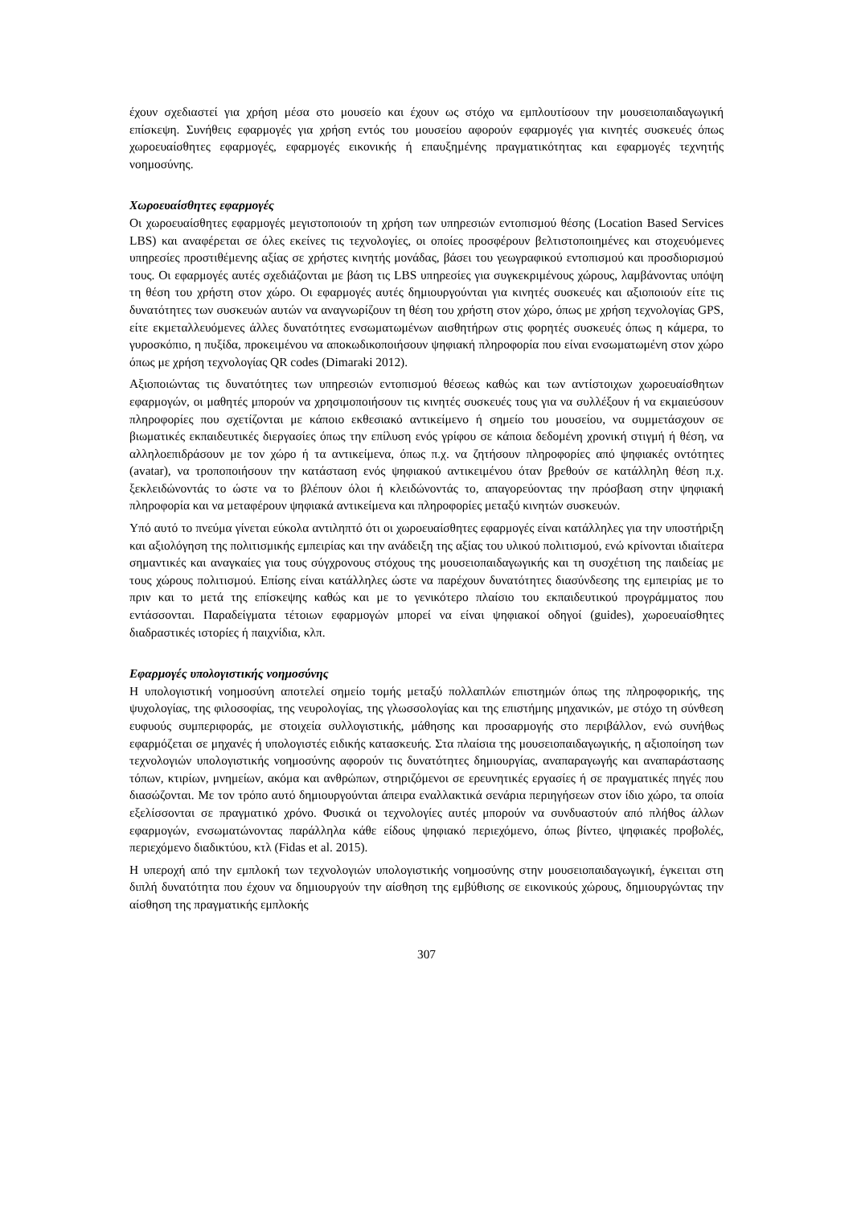έχουν σχεδιαστεί για χρήση μέσα στο μουσείο και έχουν ως στόχο να εμπλουτίσουν την μουσειοπαιδαγωγική επίσκεψη. Συνήθεις εφαρμογές για χρήση εντός του μουσείου αφορούν εφαρμογές για κινητές συσκευές όπως χωροευαίσθητες εφαρμογές, εφαρμογές εικονικής ή επαυξημένης πραγματικότητας και εφαρμογές τεχνητής νοημοσύνης.
Χωροευαίσθητες εφαρμογές
Οι χωροευαίσθητες εφαρμογές μεγιστοποιούν τη χρήση των υπηρεσιών εντοπισμού θέσης (Location Based Services LBS) και αναφέρεται σε όλες εκείνες τις τεχνολογίες, οι οποίες προσφέρουν βελτιστοποιημένες και στοχευόμενες υπηρεσίες προστιθέμενης αξίας σε χρήστες κινητής μονάδας, βάσει του γεωγραφικού εντοπισμού και προσδιορισμού τους. Οι εφαρμογές αυτές σχεδιάζονται με βάση τις LBS υπηρεσίες για συγκεκριμένους χώρους, λαμβάνοντας υπόψη τη θέση του χρήστη στον χώρο. Οι εφαρμογές αυτές δημιουργούνται για κινητές συσκευές και αξιοποιούν είτε τις δυνατότητες των συσκευών αυτών να αναγνωρίζουν τη θέση του χρήστη στον χώρο, όπως με χρήση τεχνολογίας GPS, είτε εκμεταλλευόμενες άλλες δυνατότητες ενσωματωμένων αισθητήρων στις φορητές συσκευές όπως η κάμερα, το γυροσκόπιο, η πυξίδα, προκειμένου να αποκωδικοποιήσουν ψηφιακή πληροφορία που είναι ενσωματωμένη στον χώρο όπως με χρήση τεχνολογίας QR codes (Dimaraki 2012).
Αξιοποιώντας τις δυνατότητες των υπηρεσιών εντοπισμού θέσεως καθώς και των αντίστοιχων χωροευαίσθητων εφαρμογών, οι μαθητές μπορούν να χρησιμοποιήσουν τις κινητές συσκευές τους για να συλλέξουν ή να εκμαιεύσουν πληροφορίες που σχετίζονται με κάποιο εκθεσιακό αντικείμενο ή σημείο του μουσείου, να συμμετάσχουν σε βιωματικές εκπαιδευτικές διεργασίες όπως την επίλυση ενός γρίφου σε κάποια δεδομένη χρονική στιγμή ή θέση, να αλληλοεπιδράσουν με τον χώρο ή τα αντικείμενα, όπως π.χ. να ζητήσουν πληροφορίες από ψηφιακές οντότητες (avatar), να τροποποιήσουν την κατάσταση ενός ψηφιακού αντικειμένου όταν βρεθούν σε κατάλληλη θέση π.χ. ξεκλειδώνοντάς το ώστε να το βλέπουν όλοι ή κλειδώνοντάς το, απαγορεύοντας την πρόσβαση στην ψηφιακή πληροφορία και να μεταφέρουν ψηφιακά αντικείμενα και πληροφορίες μεταξύ κινητών συσκευών.
Υπό αυτό το πνεύμα γίνεται εύκολα αντιληπτό ότι οι χωροευαίσθητες εφαρμογές είναι κατάλληλες για την υποστήριξη και αξιολόγηση της πολιτισμικής εμπειρίας και την ανάδειξη της αξίας του υλικού πολιτισμού, ενώ κρίνονται ιδιαίτερα σημαντικές και αναγκαίες για τους σύγχρονους στόχους της μουσειοπαιδαγωγικής και τη συσχέτιση της παιδείας με τους χώρους πολιτισμού. Επίσης είναι κατάλληλες ώστε να παρέχουν δυνατότητες διασύνδεσης της εμπειρίας με το πριν και το μετά της επίσκεψης καθώς και με το γενικότερο πλαίσιο του εκπαιδευτικού προγράμματος που εντάσσονται. Παραδείγματα τέτοιων εφαρμογών μπορεί να είναι ψηφιακοί οδηγοί (guides), χωροευαίσθητες διαδραστικές ιστορίες ή παιχνίδια, κλπ.
Εφαρμογές υπολογιστικής νοημοσύνης
Η υπολογιστική νοημοσύνη αποτελεί σημείο τομής μεταξύ πολλαπλών επιστημών όπως της πληροφορικής, της ψυχολογίας, της φιλοσοφίας, της νευρολογίας, της γλωσσολογίας και της επιστήμης μηχανικών, με στόχο τη σύνθεση ευφυούς συμπεριφοράς, με στοιχεία συλλογιστικής, μάθησης και προσαρμογής στο περιβάλλον, ενώ συνήθως εφαρμόζεται σε μηχανές ή υπολογιστές ειδικής κατασκευής. Στα πλαίσια της μουσειοπαιδαγωγικής, η αξιοποίηση των τεχνολογιών υπολογιστικής νοημοσύνης αφορούν τις δυνατότητες δημιουργίας, αναπαραγωγής και αναπαράστασης τόπων, κτιρίων, μνημείων, ακόμα και ανθρώπων, στηριζόμενοι σε ερευνητικές εργασίες ή σε πραγματικές πηγές που διασώζονται. Με τον τρόπο αυτό δημιουργούνται άπειρα εναλλακτικά σενάρια περιηγήσεων στον ίδιο χώρο, τα οποία εξελίσσονται σε πραγματικό χρόνο. Φυσικά οι τεχνολογίες αυτές μπορούν να συνδυαστούν από πλήθος άλλων εφαρμογών, ενσωματώνοντας παράλληλα κάθε είδους ψηφιακό περιεχόμενο, όπως βίντεο, ψηφιακές προβολές, περιεχόμενο διαδικτύου, κτλ (Fidas et al. 2015).
Η υπεροχή από την εμπλοκή των τεχνολογιών υπολογιστικής νοημοσύνης στην μουσειοπαιδαγωγική, έγκειται στη διπλή δυνατότητα που έχουν να δημιουργούν την αίσθηση της εμβύθισης σε εικονικούς χώρους, δημιουργώντας την αίσθηση της πραγματικής εμπλοκής
307